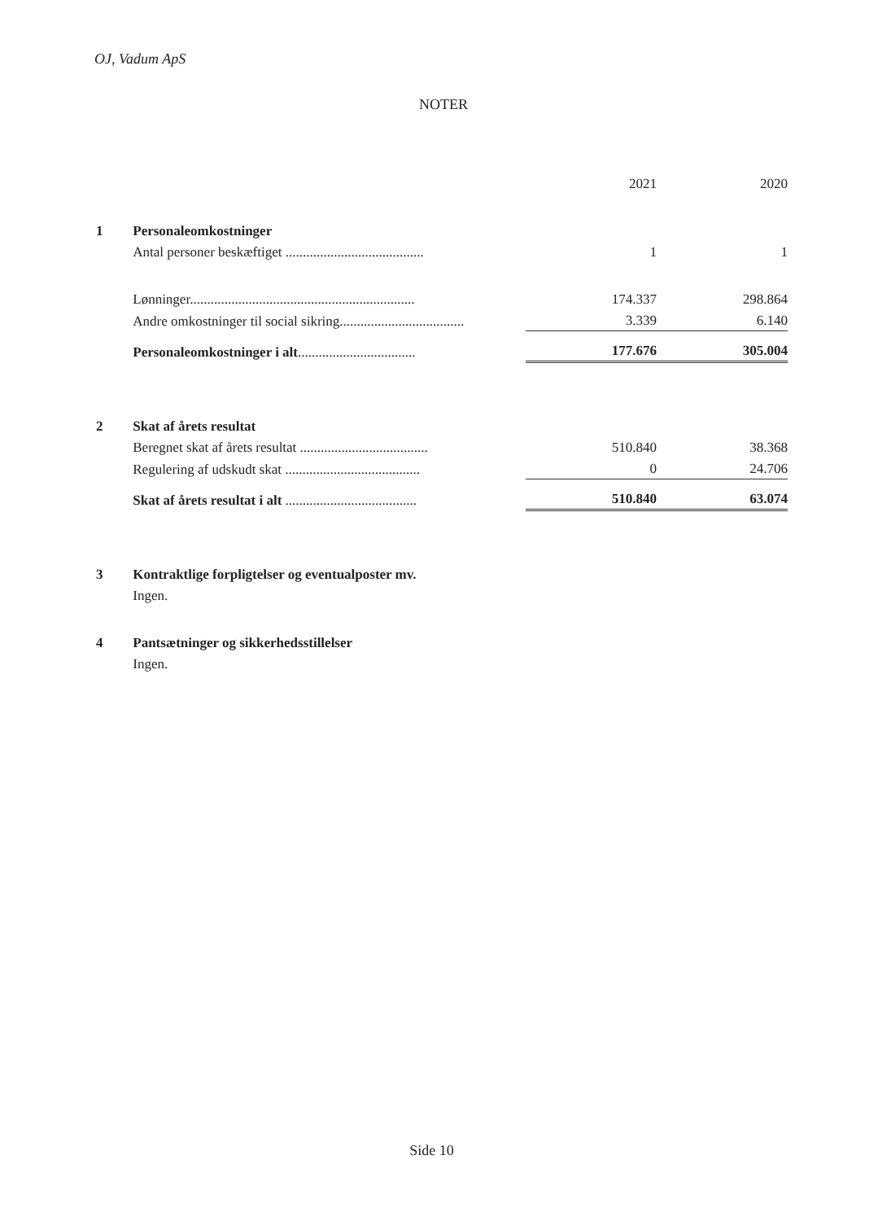OJ, Vadum ApS
NOTER
| | | 2021 | 2020 |
| 1 | Personaleomkostninger | | |
| | Antal personer beskæftiget ........................................ | 1 | 1 |
| | Lønninger................................................................. | 174.337 | 298.864 |
| | Andre omkostninger til social sikring.................................... | 3.339 | 6.140 |
| | Personaleomkostninger i alt .................................. | 177.676 | 305.004 |
| 2 | Skat af årets resultat | | |
| | Beregnet skat af årets resultat ..................................... | 510.840 | 38.368 |
| | Regulering af udskudt skat ....................................... | 0 | 24.706 |
| | Skat af årets resultat i alt ...................................... | 510.840 | 63.074 |
| 3 | Kontraktlige forpligtelser og eventualposter mv. | | |
| | Ingen. | | |
| 4 | Pantsætninger og sikkerhedsstillelser | | |
| | Ingen. | | |
Side 10